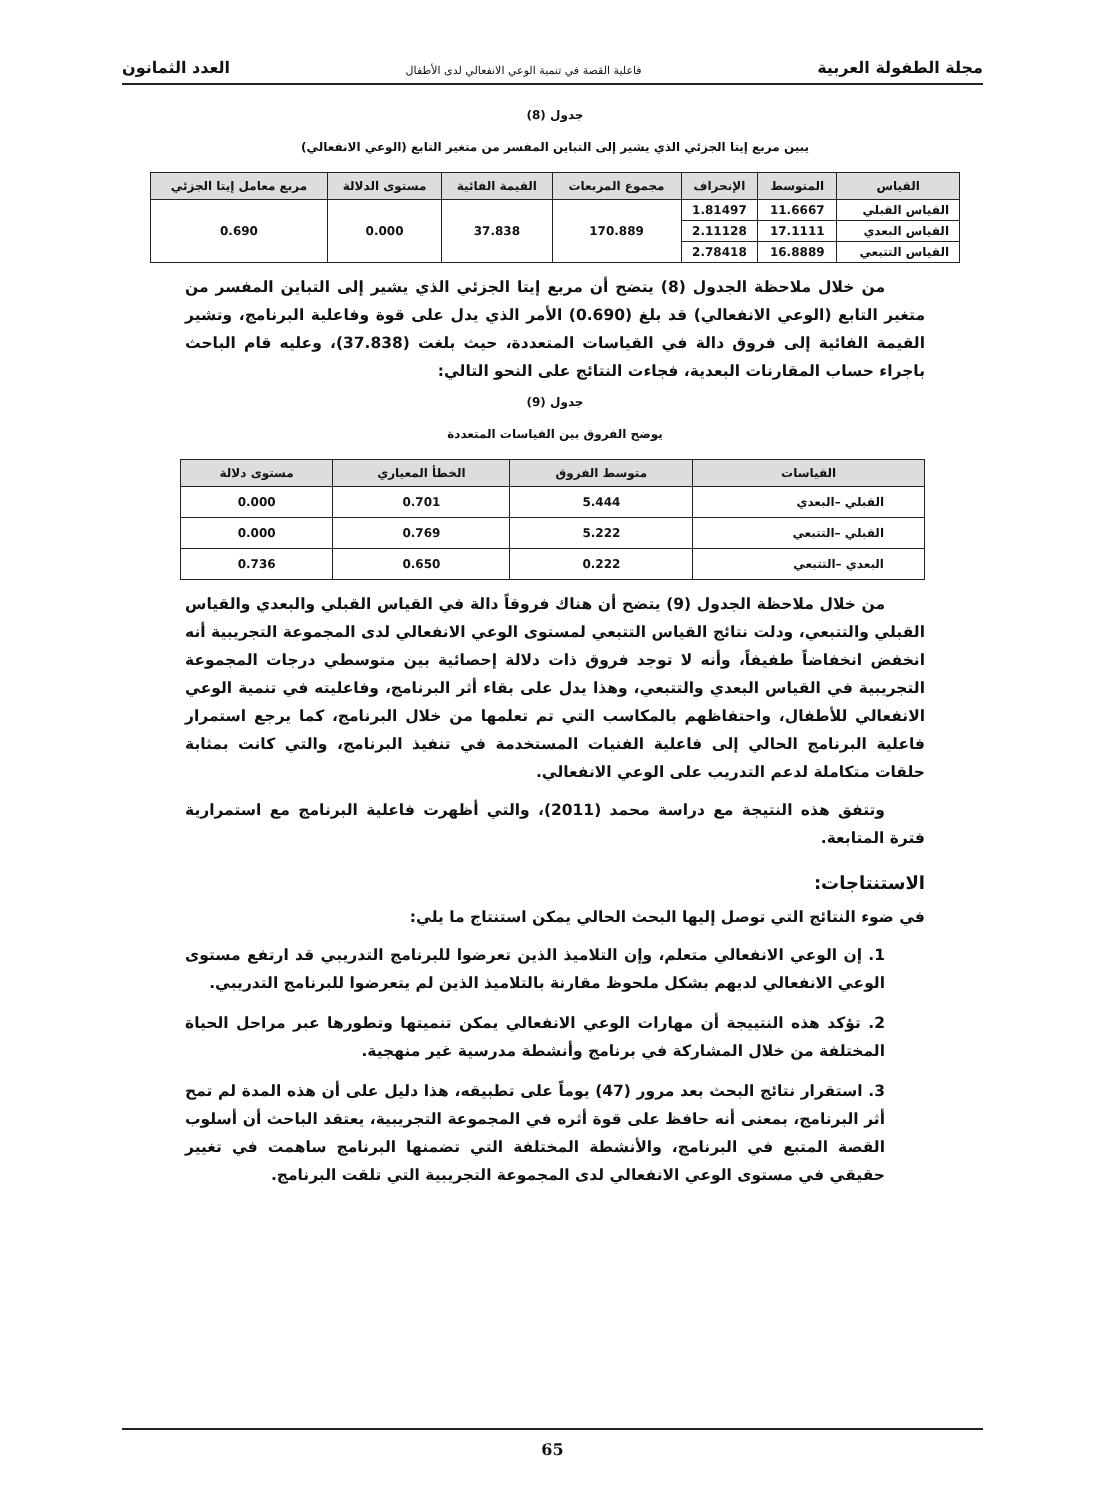مجلة الطفولة العربية فاعلية القصة في تنمية الوعي الانفعالي لدى الأطفال العدد الثمانون
جدول (8)
يبين مربع إيتا الجزئي الذي يشير إلى التباين المفسر من متغير التابع (الوعي الانفعالي)
| القياس | المتوسط | الإنحراف | مجموع المربعات | القيمة الفائية | مستوى الدلالة | مربع معامل إيتا الجزئي |
| --- | --- | --- | --- | --- | --- | --- |
| القياس القبلي | 11.6667 | 1.81497 | 170.889 | 37.838 | 0.000 | 0.690 |
| القياس البعدي | 17.1111 | 2.11128 | | | | |
| القياس التتبعي | 16.8889 | 2.78418 | | | | |
من خلال ملاحظة الجدول (8) يتضح أن مربع إيتا الجزئي الذي يشير إلى التباين المفسر من متغير التابع (الوعي الانفعالي) قد بلغ (0.690) الأمر الذي يدل على قوة وفاعلية البرنامج، وتشير القيمة الفائية إلى فروق دالة في القياسات المتعددة، حيث بلغت (37.838)، وعليه قام الباحث باجراء حساب المقارنات البعدية، فجاءت النتائج على النحو التالي:
جدول (9)
يوضح الفروق بين القياسات المتعددة
| القياسات | متوسط الفروق | الخطأ المعياري | مستوى دلالة |
| --- | --- | --- | --- |
| القبلي –البعدي | 5.444 | 0.701 | 0.000 |
| القبلي –التتبعي | 5.222 | 0.769 | 0.000 |
| البعدي –التتبعي | 0.222 | 0.650 | 0.736 |
من خلال ملاحظة الجدول (9) يتضح أن هناك فروقاً دالة في القياس القبلي والبعدي والقياس القبلي والتتبعي، ودلت نتائج القياس التتبعي لمستوى الوعي الانفعالي لدى المجموعة التجريبية أنه انخفض انخفاضاً طفيفاً، وأنه لا توجد فروق ذات دلالة إحصائية بين متوسطي درجات المجموعة التجريبية في القياس البعدي والتتبعي، وهذا يدل على بقاء أثر البرنامج، وفاعليته في تنمية الوعي الانفعالي للأطفال، واحتفاظهم بالمكاسب التي تم تعلمها من خلال البرنامج، كما يرجع استمرار فاعلية البرنامج الحالي إلى فاعلية الفنيات المستخدمة في تنفيذ البرنامج، والتي كانت بمثابة حلقات متكاملة لدعم التدريب على الوعي الانفعالي.
وتتفق هذه النتيجة مع دراسة محمد (2011)، والتي أظهرت فاعلية البرنامج مع استمرارية فترة المتابعة.
الاستنتاجات:
في ضوء النتائج التي توصل إليها البحث الحالي يمكن استنتاج ما يلي:
1. إن الوعي الانفعالي متعلم، وإن التلاميذ الذين تعرضوا للبرنامج التدريبي قد ارتفع مستوى الوعي الانفعالي لديهم بشكل ملحوظ مقارنة بالتلاميذ الذين لم يتعرضوا للبرنامج التدريبي.
2. تؤكد هذه النتييجة أن مهارات الوعي الانفعالي يمكن تنميتها وتطورها عبر مراحل الحياة المختلفة من خلال المشاركة في برنامج وأنشطة مدرسية غير منهجية.
3. استقرار نتائج البحث بعد مرور (47) يوماً على تطبيقه، هذا دليل على أن هذه المدة لم تمح أثر البرنامج، بمعنى أنه حافظ على قوة أثره في المجموعة التجريبية، يعتقد الباحث أن أسلوب القصة المتبع في البرنامج، والأنشطة المختلفة التي تضمنها البرنامج ساهمت في تغيير حقيقي في مستوى الوعي الانفعالي لدى المجموعة التجريبية التي تلقت البرنامج.
65